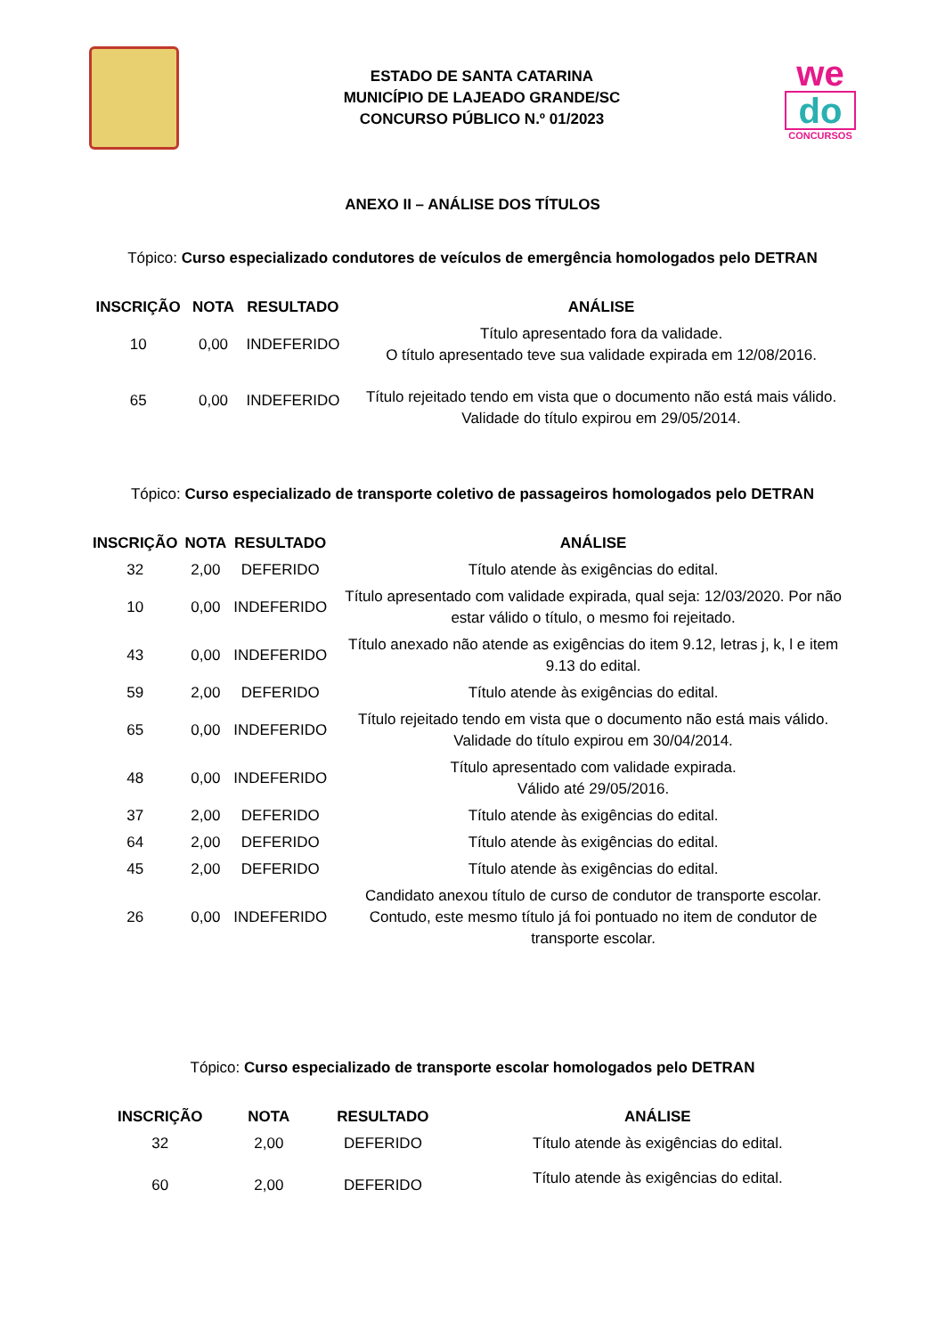ESTADO DE SANTA CATARINA
MUNICÍPIO DE LAJEADO GRANDE/SC
CONCURSO PÚBLICO N.º 01/2023
we
do
CONCURSOS
ANEXO II – ANÁLISE DOS TÍTULOS
Tópico: Curso especializado condutores de veículos de emergência homologados pelo DETRAN
| INSCRIÇÃO | NOTA | RESULTADO | ANÁLISE |
| --- | --- | --- | --- |
| 10 | 0,00 | INDEFERIDO | Título apresentado fora da validade. O título apresentado teve sua validade expirada em 12/08/2016. |
| 65 | 0,00 | INDEFERIDO | Título rejeitado tendo em vista que o documento não está mais válido. Validade do título expirou em 29/05/2014. |
Tópico: Curso especializado de transporte coletivo de passageiros homologados pelo DETRAN
| INSCRIÇÃO | NOTA | RESULTADO | ANÁLISE |
| --- | --- | --- | --- |
| 32 | 2,00 | DEFERIDO | Título atende às exigências do edital. |
| 10 | 0,00 | INDEFERIDO | Título apresentado com validade expirada, qual seja: 12/03/2020. Por não estar válido o título, o mesmo foi rejeitado. |
| 43 | 0,00 | INDEFERIDO | Título anexado não atende as exigências do item 9.12, letras j, k, l e item 9.13 do edital. |
| 59 | 2,00 | DEFERIDO | Título atende às exigências do edital. |
| 65 | 0,00 | INDEFERIDO | Título rejeitado tendo em vista que o documento não está mais válido. Validade do título expirou em 30/04/2014. |
| 48 | 0,00 | INDEFERIDO | Título apresentado com validade expirada. Válido até 29/05/2016. |
| 37 | 2,00 | DEFERIDO | Título atende às exigências do edital. |
| 64 | 2,00 | DEFERIDO | Título atende às exigências do edital. |
| 45 | 2,00 | DEFERIDO | Título atende às exigências do edital. |
| 26 | 0,00 | INDEFERIDO | Candidato anexou título de curso de condutor de transporte escolar. Contudo, este mesmo título já foi pontuado no item de condutor de transporte escolar. |
Tópico: Curso especializado de transporte escolar homologados pelo DETRAN
| INSCRIÇÃO | NOTA | RESULTADO | ANÁLISE |
| --- | --- | --- | --- |
| 32 | 2,00 | DEFERIDO | Título atende às exigências do edital. |
| 60 | 2,00 | DEFERIDO | Título atende às exigências do edital. |